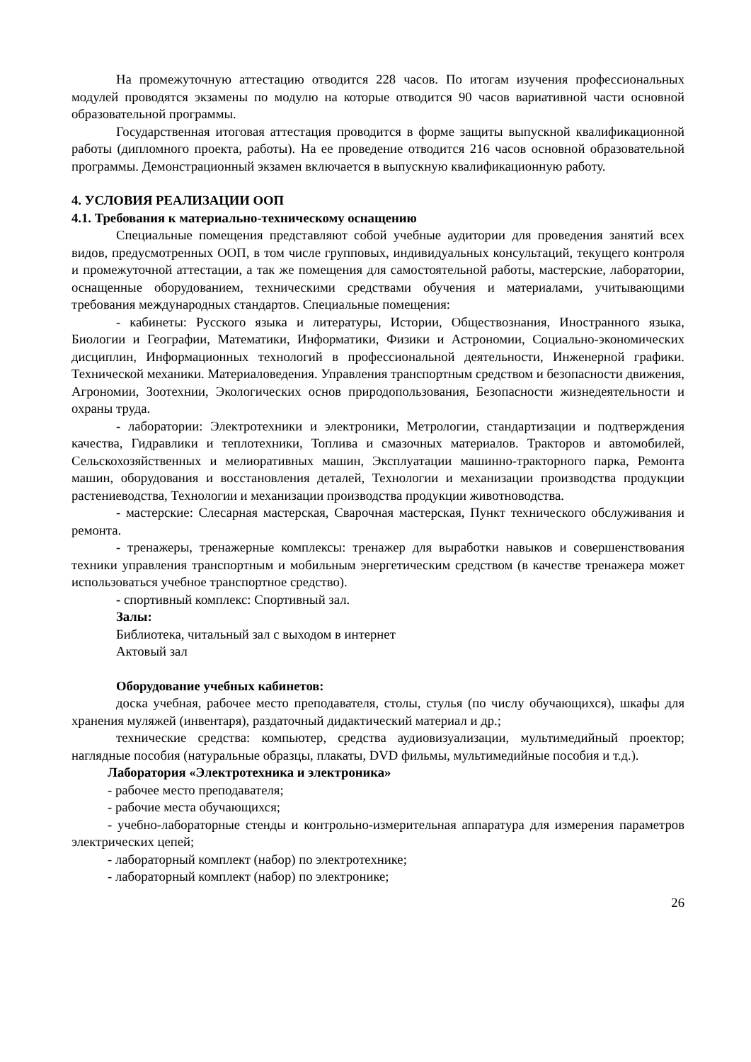На промежуточную аттестацию отводится 228 часов. По итогам изучения профессиональных модулей проводятся экзамены по модулю на которые отводится 90 часов вариативной части основной образовательной программы.
Государственная итоговая аттестация проводится в форме защиты выпускной квалификационной работы (дипломного проекта, работы). На ее проведение отводится 216 часов основной образовательной программы. Демонстрационный экзамен включается в выпускную квалификационную работу.
4. УСЛОВИЯ РЕАЛИЗАЦИИ ООП
4.1. Требования к материально-техническому оснащению
Специальные помещения представляют собой учебные аудитории для проведения занятий всех видов, предусмотренных ООП, в том числе групповых, индивидуальных консультаций, текущего контроля и промежуточной аттестации, а так же помещения для самостоятельной работы, мастерские, лаборатории, оснащенные оборудованием, техническими средствами обучения и материалами, учитывающими требования международных стандартов. Специальные помещения:
- кабинеты: Русского языка и литературы, Истории, Обществознания, Иностранного языка, Биологии и Географии, Математики, Информатики, Физики и Астрономии, Социально-экономических дисциплин, Информационных технологий в профессиональной деятельности, Инженерной графики. Технической механики. Материаловедения. Управления транспортным средством и безопасности движения, Агрономии, Зоотехнии, Экологических основ природопользования, Безопасности жизнедеятельности и охраны труда.
- лаборатории: Электротехники и электроники, Метрологии, стандартизации и подтверждения качества, Гидравлики и теплотехники, Топлива и смазочных материалов. Тракторов и автомобилей, Сельскохозяйственных и мелиоративных машин, Эксплуатации машинно-тракторного парка, Ремонта машин, оборудования и восстановления деталей, Технологии и механизации производства продукции растениеводства, Технологии и механизации производства продукции животноводства.
- мастерские: Слесарная мастерская, Сварочная мастерская, Пункт технического обслуживания и ремонта.
- тренажеры, тренажерные комплексы: тренажер для выработки навыков и совершенствования техники управления транспортным и мобильным энергетическим средством (в качестве тренажера может использоваться учебное транспортное средство).
- спортивный комплекс: Спортивный зал.
Залы:
Библиотека, читальный зал с выходом в интернет
Актовый зал
Оборудование учебных кабинетов:
доска учебная, рабочее место преподавателя, столы, стулья (по числу обучающихся), шкафы для хранения муляжей (инвентаря), раздаточный дидактический материал и др.;
технические средства: компьютер, средства аудиовизуализации, мультимедийный проектор; наглядные пособия (натуральные образцы, плакаты, DVD фильмы, мультимедийные пособия и т.д.).
Лаборатория «Электротехника и электроника»
- рабочее место преподавателя;
- рабочие места обучающихся;
- учебно-лабораторные стенды и контрольно-измерительная аппаратура для измерения параметров электрических цепей;
- лабораторный комплект (набор) по электротехнике;
- лабораторный комплект (набор) по электронике;
26